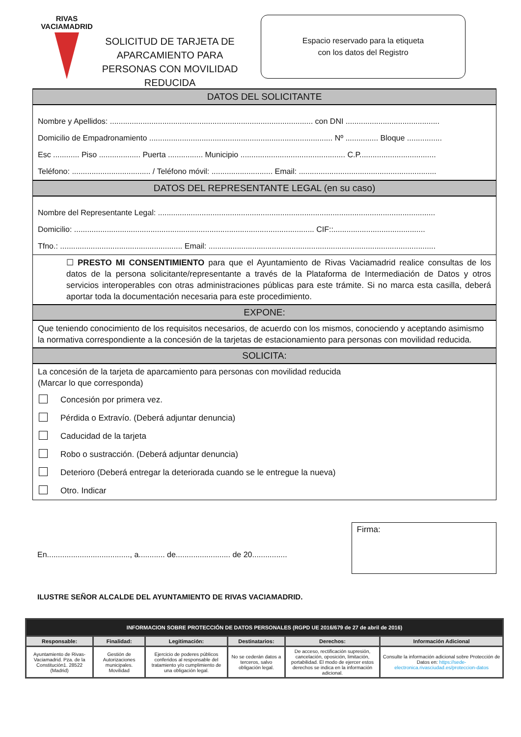RIVAS
VACIAMADRID
SOLICITUD DE TARJETA DE APARCAMIENTO PARA PERSONAS CON MOVILIDAD REDUCIDA
Espacio reservado para la etiqueta
con los datos del Registro
DATOS DEL SOLICITANTE
Nombre y Apellidos: ............................................................................................. con DNI ...........................................
Domicilio de Empadronamiento .................................................................................... Nº ............... Bloque ................
Esc ............ Piso ................... Puerta ................ Municipio ................................................ C.P...................................
Teléfono: .................................... / Teléfono móvil: ............................ Email: ...............................................................
DATOS DEL REPRESENTANTE LEGAL (en su caso)
Nombre del Representante Legal: ...............................................................................................................................
Domicilio: .............................................................................................................. CIF::..........................................
Tfno.: ........................................................ Email: ........................................................................................................
☐ PRESTO MI CONSENTIMIENTO para que el Ayuntamiento de Rivas Vaciamadrid realice consultas de los datos de la persona solicitante/representante a través de la Plataforma de Intermediación de Datos y otros servicios interoperables con otras administraciones públicas para este trámite. Si no marca esta casilla, deberá aportar toda la documentación necesaria para este procedimiento.
EXPONE:
Que teniendo conocimiento de los requisitos necesarios, de acuerdo con los mismos, conociendo y aceptando asimismo la normativa correspondiente a la concesión de la tarjetas de estacionamiento para personas con movilidad reducida.
SOLICITA:
La concesión de la tarjeta de aparcamiento para personas con movilidad reducida
(Marcar lo que corresponda)
Concesión por primera vez.
Pérdida o Extravío. (Deberá adjuntar denuncia)
Caducidad de la tarjeta
Robo o sustracción. (Deberá adjuntar denuncia)
Deterioro (Deberá entregar la deteriorada cuando se le entregue la nueva)
Otro. Indicar
En......................................, a............ de......................... de 20................
Firma:
ILUSTRE SEÑOR ALCALDE DEL AYUNTAMIENTO DE RIVAS VACIAMADRID.
| INFORMACION SOBRE PROTECCIÓN DE DATOS PERSONALES (RGPD UE 2016/679 de 27 de abril de 2016) | | | | | |
| Responsable: | Finalidad: | Legitimación: | Destinatarios: | Derechos: | Información Adicional |
| Ayuntamiento de Rivas-Vaciamadrid. Pza. de la Constitución1. 28522 (Madrid) | Gestión de Autorizaciones municipales. Movilidad | Ejercicio de poderes públicos conferidos al responsable del tratamiento y/o cumplimiento de una obligación legal. | No se cederán datos a terceros, salvo obligación legal. | De acceso, rectificación supresión, cancelación, oposición, limitación, portabilidad. El modo de ejercer estos derechos se indica en la información adicional. | Consulte la información adicional sobre Protección de Datos en: https://sede-electronica.rivasciudad.es/proteccion-datos |